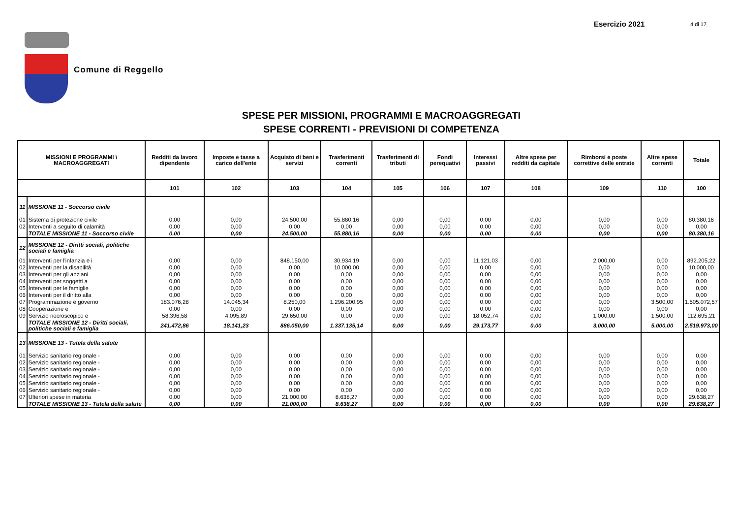Esercizio 2021 4 di 17
Comune di Reggello
SPESE PER MISSIONI, PROGRAMMI E MACROAGGREGATI
SPESE CORRENTI - PREVISIONI DI COMPETENZA
| MISSIONI E PROGRAMMI \ MACROAGGREGATI | | Redditi da lavoro dipendente | Imposte e tasse a carico dell'ente | Acquisto di beni e servizi | Trasferimenti correnti | Trasferimenti di tributi | Fondi perequativi | Interessi passivi | Altre spese per redditi da capitale | Rimborsi e poste correttive delle entrate | Altre spese correnti | Totale |
| --- | --- | --- | --- | --- | --- | --- | --- | --- | --- | --- | --- | --- |
| | | 101 | 102 | 103 | 104 | 105 | 106 | 107 | 108 | 109 | 110 | 100 |
| 11 | MISSIONE 11 - Soccorso civile | | | | | | | | | | | |
| 01 | Sistema di protezione civile | 0,00 | 0,00 | 24.500,00 | 55.880,16 | 0,00 | 0,00 | 0,00 | 0,00 | 0,00 | 0,00 | 80.380,16 |
| 02 | Interventi a seguito di calamità | 0,00 | 0,00 | 0,00 | 0,00 | 0,00 | 0,00 | 0,00 | 0,00 | 0,00 | 0,00 | 0,00 |
| | TOTALE MISSIONE 11 - Soccorso civile | 0,00 | 0,00 | 24.500,00 | 55.880,16 | 0,00 | 0,00 | 0,00 | 0,00 | 0,00 | 0,00 | 80.380,16 |
| 12 | MISSIONE 12 - Diritti sociali, politiche sociali e famiglia | | | | | | | | | | | |
| 01 | Interventi per l'infanzia e i | 0,00 | 0,00 | 848.150,00 | 30.934,19 | 0,00 | 0,00 | 11.121,03 | 0,00 | 2.000,00 | 0,00 | 892.205,22 |
| 02 | Interventi per la disabilità | 0,00 | 0,00 | 0,00 | 10.000,00 | 0,00 | 0,00 | 0,00 | 0,00 | 0,00 | 0,00 | 10.000,00 |
| 03 | Interventi per gli anziani | 0,00 | 0,00 | 0,00 | 0,00 | 0,00 | 0,00 | 0,00 | 0,00 | 0,00 | 0,00 | 0,00 |
| 04 | Interventi per soggetti a | 0,00 | 0,00 | 0,00 | 0,00 | 0,00 | 0,00 | 0,00 | 0,00 | 0,00 | 0,00 | 0,00 |
| 05 | Interventi per le famiglie | 0,00 | 0,00 | 0,00 | 0,00 | 0,00 | 0,00 | 0,00 | 0,00 | 0,00 | 0,00 | 0,00 |
| 06 | Interventi per il diritto alla | 0,00 | 0,00 | 0,00 | 0,00 | 0,00 | 0,00 | 0,00 | 0,00 | 0,00 | 0,00 | 0,00 |
| 07 | Programmazione e governo | 183.076,28 | 14.045,34 | 8.250,00 | 1.296.200,95 | 0,00 | 0,00 | 0,00 | 0,00 | 0,00 | 3.500,00 | 1.505.072,57 |
| 08 | Cooperazione e | 0,00 | 0,00 | 0,00 | 0,00 | 0,00 | 0,00 | 0,00 | 0,00 | 0,00 | 0,00 | 0,00 |
| 09 | Servizio necroscopico e | 58.396,58 | 4.095,89 | 29.650,00 | 0,00 | 0,00 | 0,00 | 18.052,74 | 0,00 | 1.000,00 | 1.500,00 | 112.695,21 |
| | TOTALE MISSIONE 12 - Diritti sociali, politiche sociali e famiglia | 241.472,86 | 18.141,23 | 886.050,00 | 1.337.135,14 | 0,00 | 0,00 | 29.173,77 | 0,00 | 3.000,00 | 5.000,00 | 2.519.973,00 |
| 13 | MISSIONE 13 - Tutela della salute | | | | | | | | | | | |
| 01 | Servizio sanitario regionale - | 0,00 | 0,00 | 0,00 | 0,00 | 0,00 | 0,00 | 0,00 | 0,00 | 0,00 | 0,00 | 0,00 |
| 02 | Servizio sanitario regionale - | 0,00 | 0,00 | 0,00 | 0,00 | 0,00 | 0,00 | 0,00 | 0,00 | 0,00 | 0,00 | 0,00 |
| 03 | Servizio sanitario regionale - | 0,00 | 0,00 | 0,00 | 0,00 | 0,00 | 0,00 | 0,00 | 0,00 | 0,00 | 0,00 | 0,00 |
| 04 | Servizio sanitario regionale - | 0,00 | 0,00 | 0,00 | 0,00 | 0,00 | 0,00 | 0,00 | 0,00 | 0,00 | 0,00 | 0,00 |
| 05 | Servizio sanitario regionale - | 0,00 | 0,00 | 0,00 | 0,00 | 0,00 | 0,00 | 0,00 | 0,00 | 0,00 | 0,00 | 0,00 |
| 06 | Servizio sanitario regionale - | 0,00 | 0,00 | 0,00 | 0,00 | 0,00 | 0,00 | 0,00 | 0,00 | 0,00 | 0,00 | 0,00 |
| 07 | Ulteriori spese in materia | 0,00 | 0,00 | 21.000,00 | 8.638,27 | 0,00 | 0,00 | 0,00 | 0,00 | 0,00 | 0,00 | 29.638,27 |
| | TOTALE MISSIONE 13 - Tutela della salute | 0,00 | 0,00 | 21.000,00 | 8.638,27 | 0,00 | 0,00 | 0,00 | 0,00 | 0,00 | 0,00 | 29.638,27 |